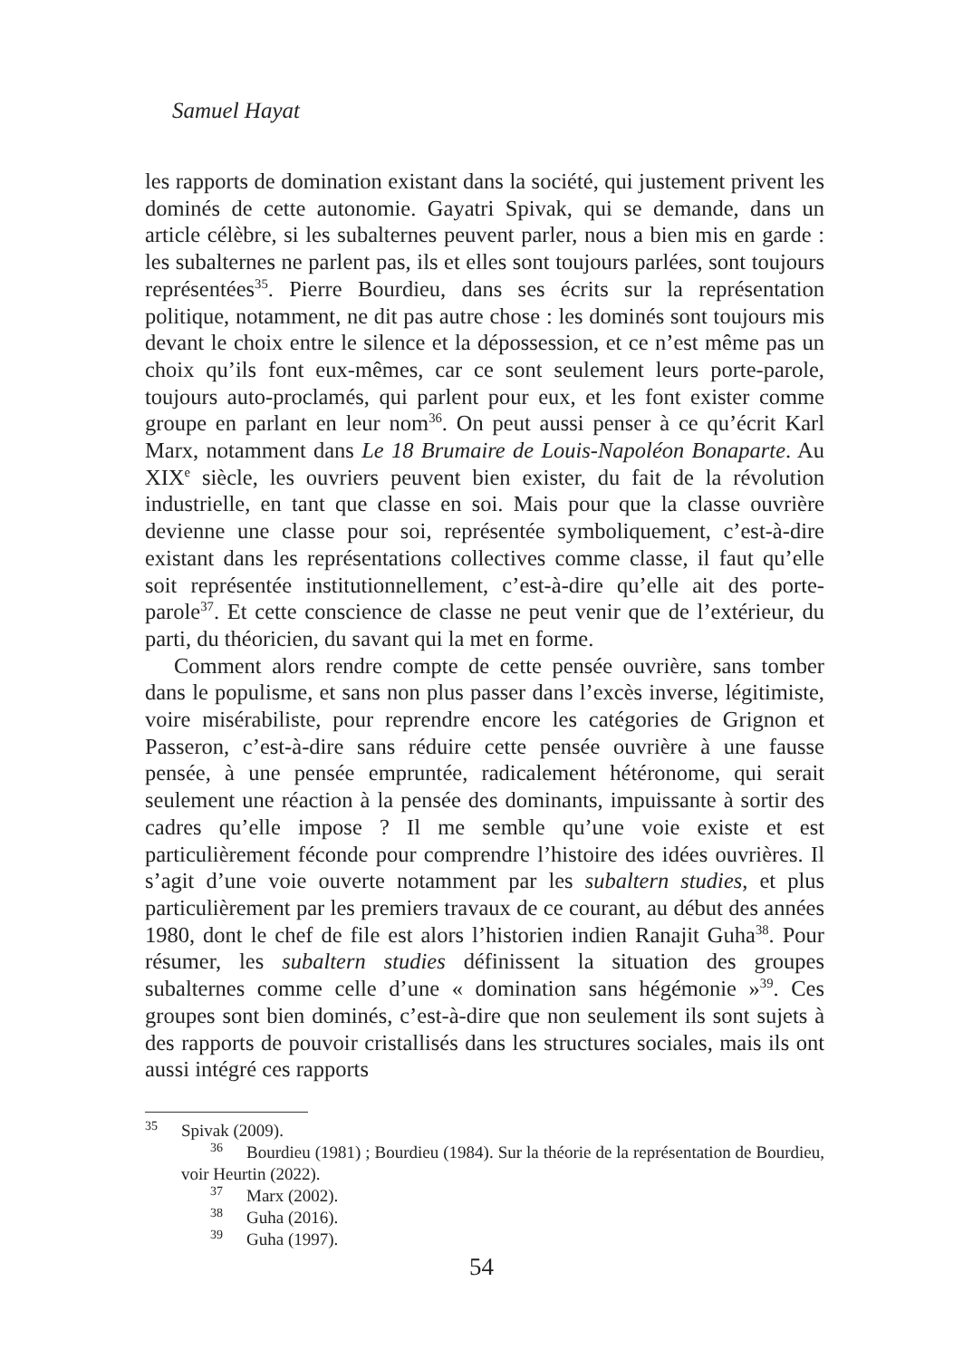Samuel Hayat
les rapports de domination existant dans la société, qui justement privent les dominés de cette autonomie. Gayatri Spivak, qui se demande, dans un article célèbre, si les subalternes peuvent parler, nous a bien mis en garde : les subalternes ne parlent pas, ils et elles sont toujours parlées, sont toujours représentées<sup>35</sup>. Pierre Bourdieu, dans ses écrits sur la représentation politique, notamment, ne dit pas autre chose : les dominés sont toujours mis devant le choix entre le silence et la dépossession, et ce n’est même pas un choix qu’ils font eux-mêmes, car ce sont seulement leurs porte-parole, toujours auto-proclamés, qui parlent pour eux, et les font exister comme groupe en parlant en leur nom<sup>36</sup>. On peut aussi penser à ce qu’écrit Karl Marx, notamment dans Le 18 Brumaire de Louis-Napoléon Bonaparte. Au XIX<sup>e</sup> siècle, les ouvriers peuvent bien exister, du fait de la révolution industrielle, en tant que classe en soi. Mais pour que la classe ouvrière devienne une classe pour soi, représentée symboliquement, c’est-à-dire existant dans les représentations collectives comme classe, il faut qu’elle soit représentée institutionnellement, c’est-à-dire qu’elle ait des porte-parole<sup>37</sup>. Et cette conscience de classe ne peut venir que de l’extérieur, du parti, du théoricien, du savant qui la met en forme.
Comment alors rendre compte de cette pensée ouvrière, sans tomber dans le populisme, et sans non plus passer dans l’excès inverse, légitimiste, voire misérabiliste, pour reprendre encore les catégories de Grignon et Passeron, c’est-à-dire sans réduire cette pensée ouvrière à une fausse pensée, à une pensée empruntée, radicalement hétéronome, qui serait seulement une réaction à la pensée des dominants, impuissante à sortir des cadres qu’elle impose ? Il me semble qu’une voie existe et est particulièrement féconde pour comprendre l’histoire des idées ouvrières. Il s’agit d’une voie ouverte notamment par les subaltern studies, et plus particulièrement par les premiers travaux de ce courant, au début des années 1980, dont le chef de file est alors l’historien indien Ranajit Guha<sup>38</sup>. Pour résumer, les subaltern studies définissent la situation des groupes subalternes comme celle d’une « domination sans hégémonie »<sup>39</sup>. Ces groupes sont bien dominés, c’est-à-dire que non seulement ils sont sujets à des rapports de pouvoir cristallisés dans les structures sociales, mais ils ont aussi intégré ces rapports
<sup>35</sup> Spivak (2009).
<sup>36</sup> Bourdieu (1981) ; Bourdieu (1984). Sur la théorie de la représentation de Bourdieu, voir Heurtin (2022).
<sup>37</sup> Marx (2002).
<sup>38</sup> Guha (2016).
<sup>39</sup> Guha (1997).
54